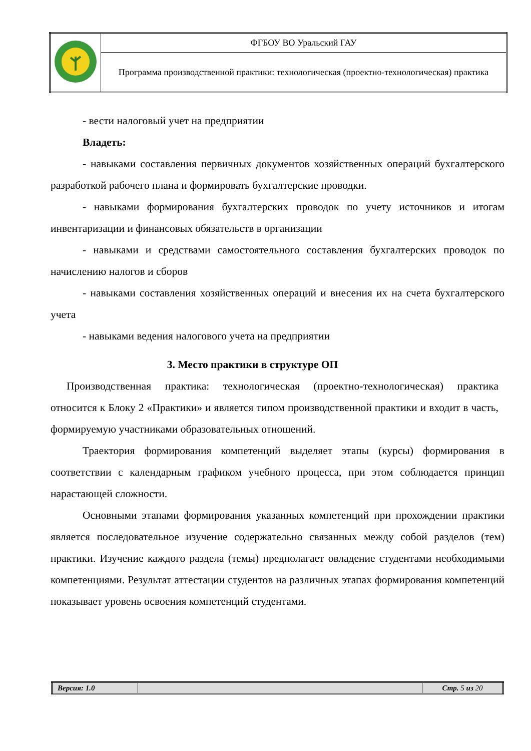| | ФГБОУ ВО Уральский ГАУ |
| | Программа производственной практики: технологическая (проектно-технологическая) практика |
- вести налоговый учет на предприятии
Владеть:
- навыками составления первичных документов хозяйственных операций бухгалтерского разработкой рабочего плана и формировать бухгалтерские проводки.
- навыками формирования бухгалтерских проводок по учету источников и итогам инвентаризации и финансовых обязательств в организации
- навыками и средствами самостоятельного составления бухгалтерских проводок по начислению налогов и сборов
- навыками составления хозяйственных операций и внесения их на счета бухгалтерского учета
- навыками ведения налогового учета на предприятии
3. Место практики в структуре ОП
Производственная практика: технологическая (проектно-технологическая) практика относится к Блоку 2 «Практики» и является типом производственной практики и входит в часть, формируемую участниками образовательных отношений.
Траектория формирования компетенций выделяет этапы (курсы) формирования в соответствии с календарным графиком учебного процесса, при этом соблюдается принцип нарастающей сложности.
Основными этапами формирования указанных компетенций при прохождении практики является последовательное изучение содержательно связанных между собой разделов (тем) практики. Изучение каждого раздела (темы) предполагает овладение студентами необходимыми компетенциями. Результат аттестации студентов на различных этапах формирования компетенций показывает уровень освоения компетенций студентами.
| Версия: 1.0 | | Стр. 5 из 20 |